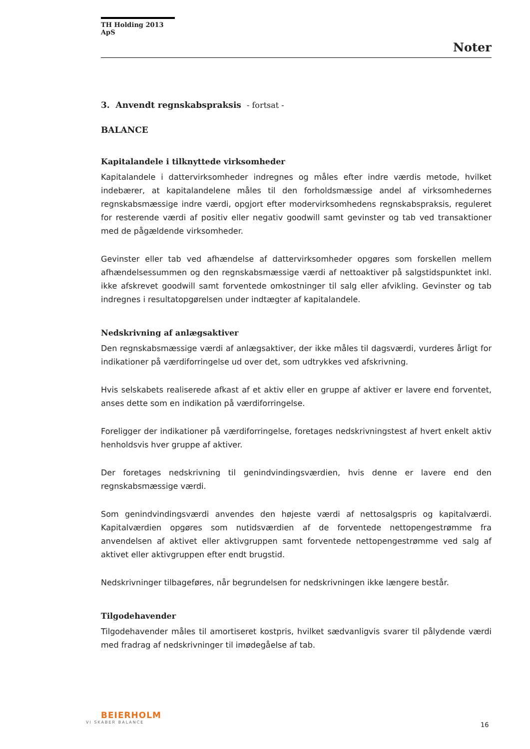TH Holding 2013 ApS
Noter
3. Anvendt regnskabspraksis - fortsat -
BALANCE
Kapitalandele i tilknyttede virksomheder
Kapitalandele i dattervirksomheder indregnes og måles efter indre værdis metode, hvilket indebærer, at kapitalandelene måles til den forholdsmæssige andel af virksomhedernes regnskabsmæssige indre værdi, opgjort efter modervirksomhedens regnskabspraksis, reguleret for resterende værdi af positiv eller negativ goodwill samt gevinster og tab ved transaktioner med de pågældende virksomheder.
Gevinster eller tab ved afhændelse af dattervirksomheder opgøres som forskellen mellem afhændelsessummen og den regnskabsmæssige værdi af nettoaktiver på salgstidspunktet inkl. ikke afskrevet goodwill samt forventede omkostninger til salg eller afvikling. Gevinster og tab indregnes i resultatopgørelsen under indtægter af kapitalandele.
Nedskrivning af anlægsaktiver
Den regnskabsmæssige værdi af anlægsaktiver, der ikke måles til dagsværdi, vurderes årligt for indikationer på værdiforringelse ud over det, som udtrykkes ved afskrivning.
Hvis selskabets realiserede afkast af et aktiv eller en gruppe af aktiver er lavere end forventet, anses dette som en indikation på værdiforringelse.
Foreligger der indikationer på værdiforringelse, foretages nedskrivningstest af hvert enkelt aktiv henholdsvis hver gruppe af aktiver.
Der foretages nedskrivning til genindvindingsværdien, hvis denne er lavere end den regnskabsmæssige værdi.
Som genindvindingsværdi anvendes den højeste værdi af nettosalgspris og kapitalværdi. Kapitalværdien opgøres som nutidsværdien af de forventede nettopengestrømme fra anvendelsen af aktivet eller aktivgruppen samt forventede nettopengestrømme ved salg af aktivet eller aktivgruppen efter endt brugstid.
Nedskrivninger tilbageføres, når begrundelsen for nedskrivningen ikke længere består.
Tilgodehavender
Tilgodehavender måles til amortiseret kostpris, hvilket sædvanligvis svarer til pålydende værdi med fradrag af nedskrivninger til imødegåelse af tab.
BEIERHOLM
VI SKABER BALANCE
16